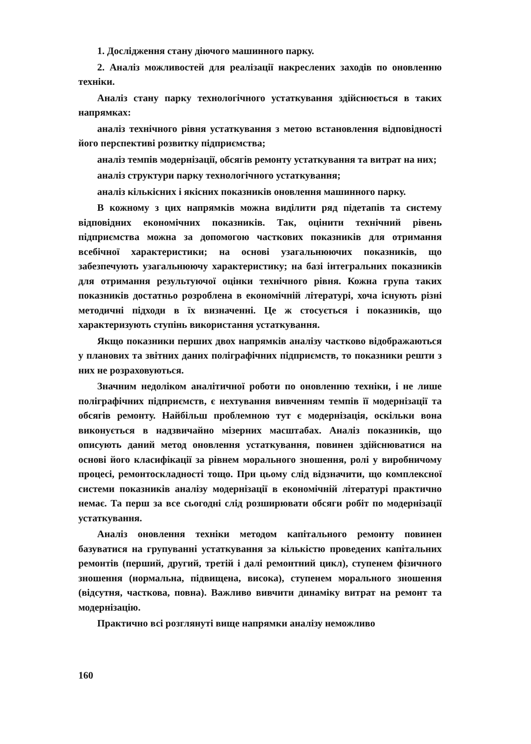1. Дослідження стану діючого машинного парку.
2. Аналіз можливостей для реалізації накреслених заходів по оновленню техніки.
Аналіз стану парку технологічного устаткування здійснюється в таких напрямках:
аналіз технічного рівня устаткування з метою встановлення відповідності його перспективі розвитку підприємства;
аналіз темпів модернізації, обсягів ремонту устаткування та витрат на них;
аналіз структури парку технологічного устаткування;
аналіз кількісних і якісних показників оновлення машинного парку.
В кожному з цих напрямків можна виділити ряд підетапів та систему відповідних економічних показників. Так, оцінити технічний рівень підприємства можна за допомогою часткових показників для отримання всебічної характеристики; на основі узагальнюючих показників, що забезпечують узагальнюючу характеристику; на базі інтегральних показників для отримання результуючої оцінки технічного рівня. Кожна група таких показників достатньо розроблена в економічній літературі, хоча існують різні методичні підходи в їх визначенні. Це ж стосується і показників, що характеризують ступінь використання устаткування.
Якщо показники перших двох напрямків аналізу частково відображаються у планових та звітних даних поліграфічних підприємств, то показники решти з них не розраховуються.
Значним недоліком аналітичної роботи по оновленню техніки, і не лише поліграфічних підприємств, є нехтування вивченням темпів її модернізації та обсягів ремонту. Найбільш проблемною тут є модернізація, оскільки вона виконується в надзвичайно мізерних масштабах. Аналіз показників, що описують даний метод оновлення устаткування, повинен здійснюватися на основі його класифікації за рівнем морального зношення, ролі у виробничому процесі, ремонтоскладності тощо. При цьому слід відзначити, що комплексної системи показників аналізу модернізації в економічній літературі практично немає. Та перш за все сьогодні слід розширювати обсяги робіт по модернізації устаткування.
Аналіз оновлення техніки методом капітального ремонту повинен базуватися на групуванні устаткування за кількістю проведених капітальних ремонтів (перший, другий, третій і далі ремонтний цикл), ступенем фізичного зношення (нормальна, підвищена, висока), ступенем морального зношення (відсутня, часткова, повна). Важливо вивчити динаміку витрат на ремонт та модернізацію.
Практично всі розглянуті вище напрямки аналізу неможливо
160